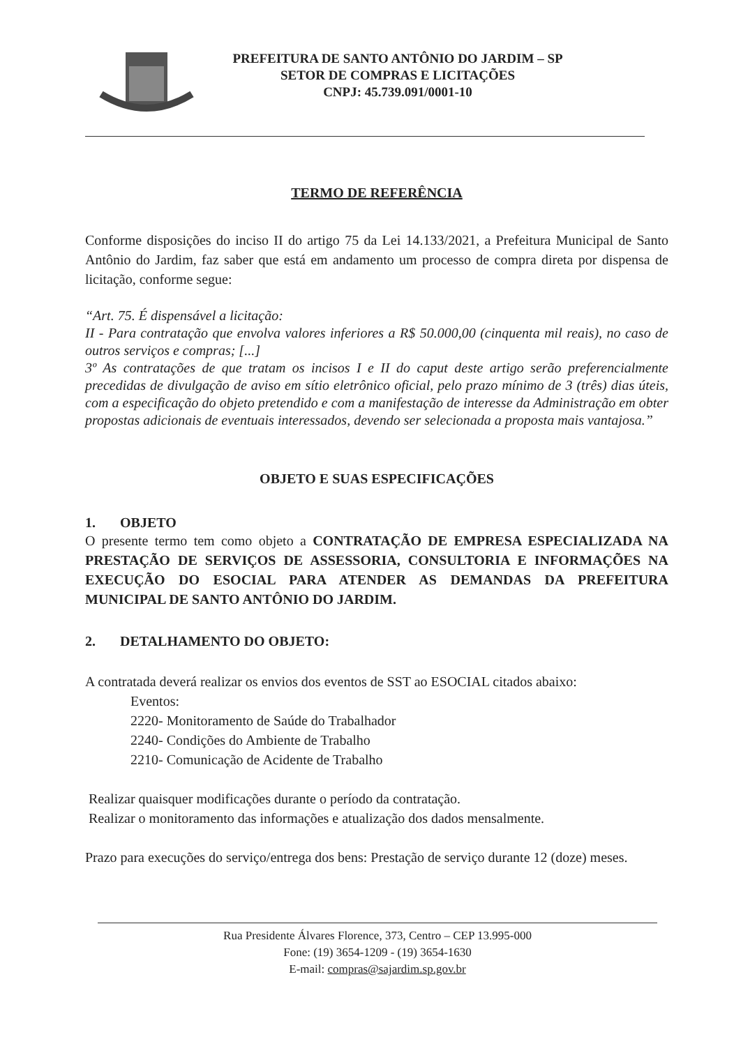PREFEITURA DE SANTO ANTÔNIO DO JARDIM – SP
SETOR DE COMPRAS E LICITAÇÕES
CNPJ: 45.739.091/0001-10
TERMO DE REFERÊNCIA
Conforme disposições do inciso II do artigo 75 da Lei 14.133/2021, a Prefeitura Municipal de Santo Antônio do Jardim, faz saber que está em andamento um processo de compra direta por dispensa de licitação, conforme segue:
“Art. 75. É dispensável a licitação:
II - Para contratação que envolva valores inferiores a R$ 50.000,00 (cinquenta mil reais), no caso de outros serviços e compras; [...]
3º As contratações de que tratam os incisos I e II do caput deste artigo serão preferencialmente precedidas de divulgação de aviso em sítio eletrônico oficial, pelo prazo mínimo de 3 (três) dias úteis, com a especificação do objeto pretendido e com a manifestação de interesse da Administração em obter propostas adicionais de eventuais interessados, devendo ser selecionada a proposta mais vantajosa.”
OBJETO E SUAS ESPECIFICAÇÕES
1. OBJETO
O presente termo tem como objeto a CONTRATAÇÃO DE EMPRESA ESPECIALIZADA NA PRESTAÇÃO DE SERVIÇOS DE ASSESSORIA, CONSULTORIA E INFORMAÇÕES NA EXECUÇÃO DO ESOCIAL PARA ATENDER AS DEMANDAS DA PREFEITURA MUNICIPAL DE SANTO ANTÔNIO DO JARDIM.
2. DETALHAMENTO DO OBJETO:
A contratada deverá realizar os envios dos eventos de SST ao ESOCIAL citados abaixo:
Eventos:
2220- Monitoramento de Saúde do Trabalhador
2240- Condições do Ambiente de Trabalho
2210- Comunicação de Acidente de Trabalho
Realizar quaisquer modificações durante o período da contratação.
Realizar o monitoramento das informações e atualização dos dados mensalmente.
Prazo para execuções do serviço/entrega dos bens: Prestação de serviço durante 12 (doze) meses.
Rua Presidente Álvares Florence, 373, Centro – CEP 13.995-000
Fone: (19) 3654-1209 - (19) 3654-1630
E-mail: compras@sajardim.sp.gov.br